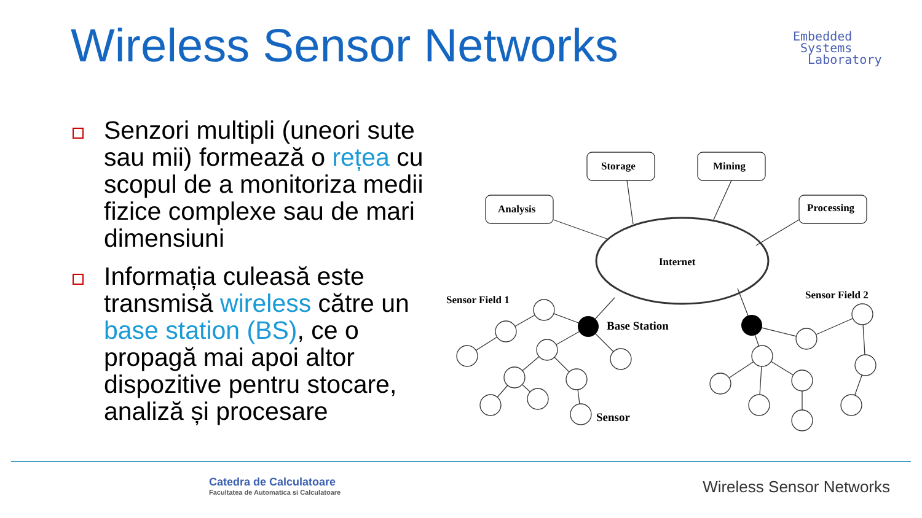Wireless Sensor Networks
Embedded
Systems
Laboratory
Senzori multipli (uneori sute sau mii) formează o rețea cu scopul de a monitoriza medii fizice complexe sau de mari dimensiuni
Informația culeasă este transmisă wireless către un base station (BS), ce o propagă mai apoi altor dispozitive pentru stocare, analiză și procesare
Analysis
Storage
Mining
Processing
Internet
Sensor Field 1
Sensor Field 2
Base Station
Sensor
Catedra de Calculatoare
Facultatea de Automatica si Calculatoare
Wireless Sensor Networks